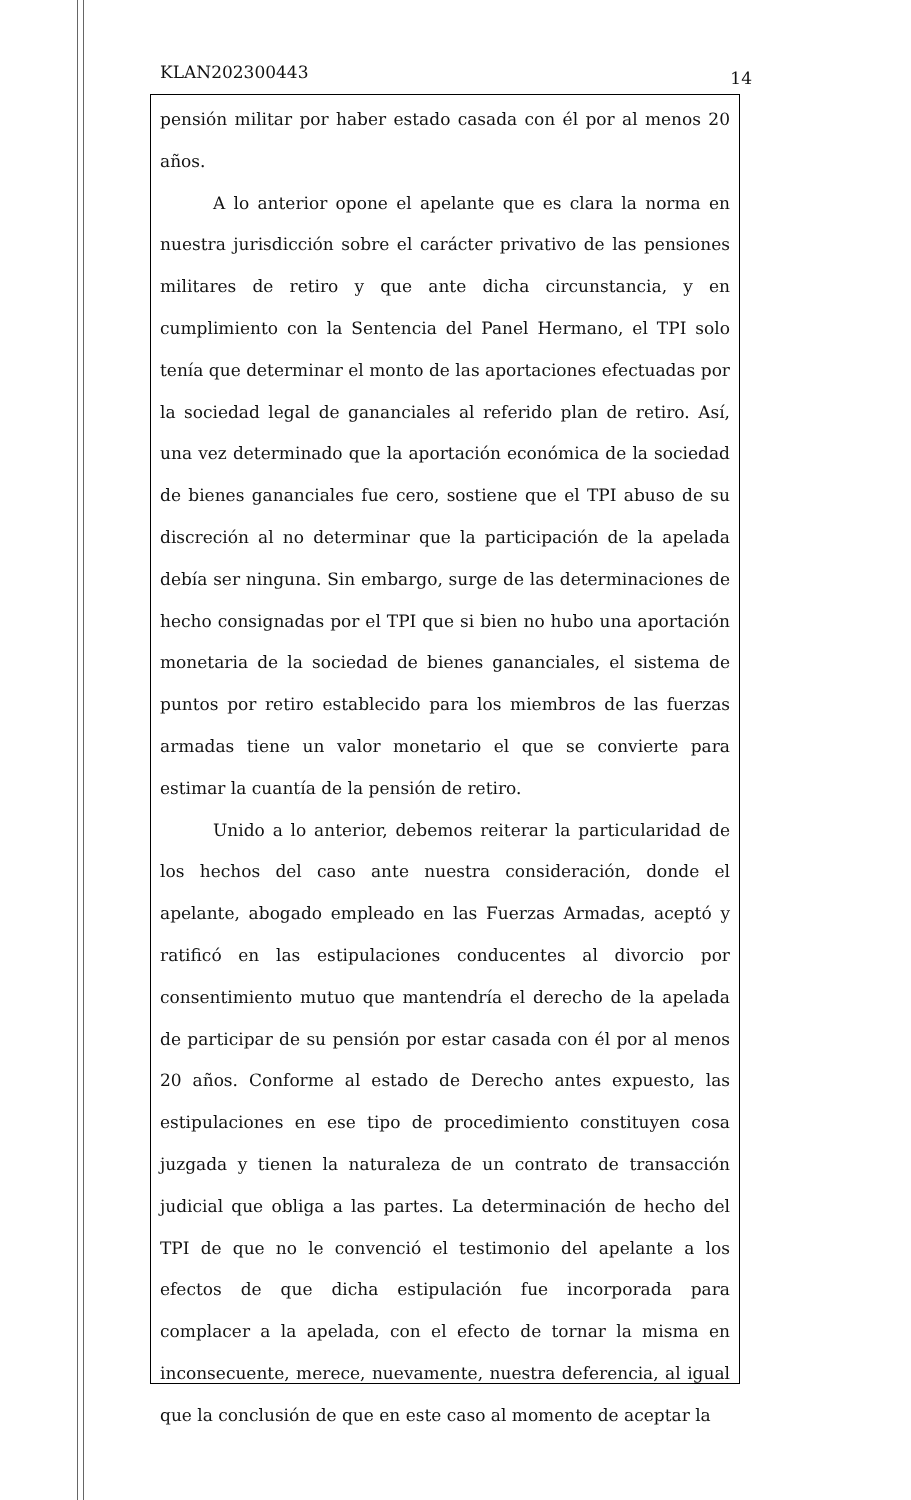KLAN202300443 14
pensión militar por haber estado casada con él por al menos 20 años.
A lo anterior opone el apelante que es clara la norma en nuestra jurisdicción sobre el carácter privativo de las pensiones militares de retiro y que ante dicha circunstancia, y en cumplimiento con la Sentencia del Panel Hermano, el TPI solo tenía que determinar el monto de las aportaciones efectuadas por la sociedad legal de gananciales al referido plan de retiro. Así, una vez determinado que la aportación económica de la sociedad de bienes gananciales fue cero, sostiene que el TPI abuso de su discreción al no determinar que la participación de la apelada debía ser ninguna. Sin embargo, surge de las determinaciones de hecho consignadas por el TPI que si bien no hubo una aportación monetaria de la sociedad de bienes gananciales, el sistema de puntos por retiro establecido para los miembros de las fuerzas armadas tiene un valor monetario el que se convierte para estimar la cuantía de la pensión de retiro.
Unido a lo anterior, debemos reiterar la particularidad de los hechos del caso ante nuestra consideración, donde el apelante, abogado empleado en las Fuerzas Armadas, aceptó y ratificó en las estipulaciones conducentes al divorcio por consentimiento mutuo que mantendría el derecho de la apelada de participar de su pensión por estar casada con él por al menos 20 años. Conforme al estado de Derecho antes expuesto, las estipulaciones en ese tipo de procedimiento constituyen cosa juzgada y tienen la naturaleza de un contrato de transacción judicial que obliga a las partes. La determinación de hecho del TPI de que no le convenció el testimonio del apelante a los efectos de que dicha estipulación fue incorporada para complacer a la apelada, con el efecto de tornar la misma en inconsecuente, merece, nuevamente, nuestra deferencia, al igual que la conclusión de que en este caso al momento de aceptar la